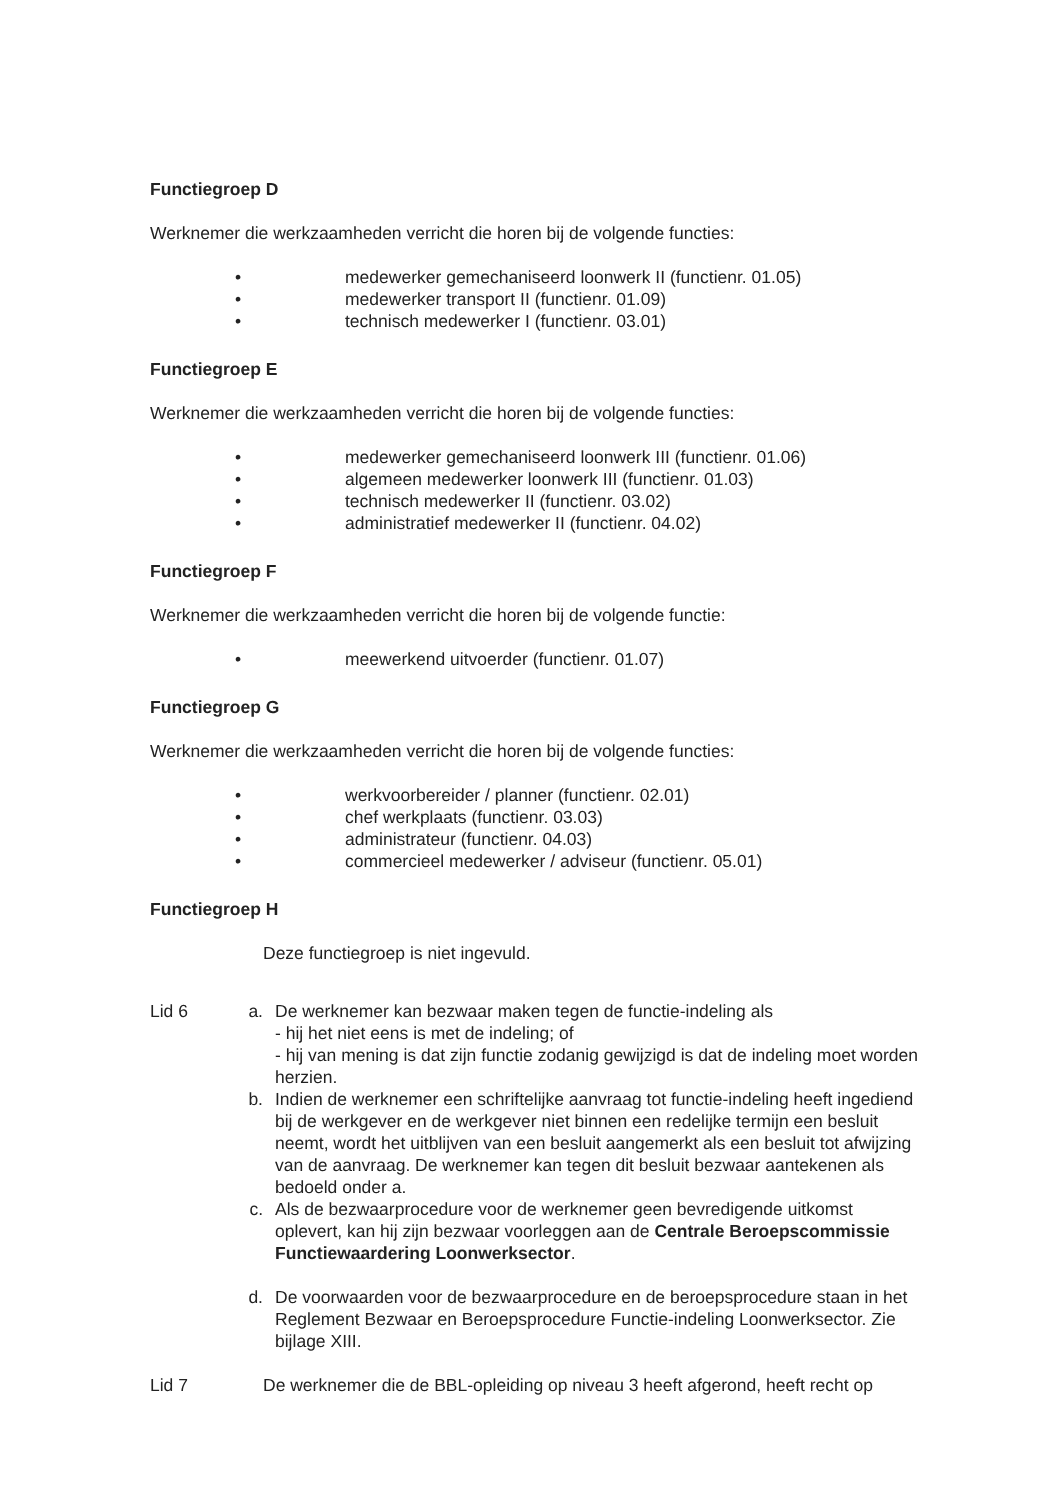Functiegroep D
Werknemer die werkzaamheden verricht die horen bij de volgende functies:
• medewerker gemechaniseerd loonwerk II (functienr. 01.05)
• medewerker transport II (functienr. 01.09)
• technisch medewerker I (functienr. 03.01)
Functiegroep E
Werknemer die werkzaamheden verricht die horen bij de volgende functies:
• medewerker gemechaniseerd loonwerk III (functienr. 01.06)
• algemeen medewerker loonwerk III (functienr. 01.03)
• technisch medewerker II (functienr. 03.02)
• administratief medewerker II (functienr. 04.02)
Functiegroep F
Werknemer die werkzaamheden verricht die horen bij de volgende functie:
• meewerkend uitvoerder (functienr. 01.07)
Functiegroep G
Werknemer die werkzaamheden verricht die horen bij de volgende functies:
• werkvoorbereider / planner (functienr. 02.01)
• chef werkplaats (functienr. 03.03)
• administrateur (functienr. 04.03)
• commercieel medewerker / adviseur (functienr. 05.01)
Functiegroep H
Deze functiegroep is niet ingevuld.
Lid 6 a. De werknemer kan bezwaar maken tegen de functie-indeling als
- hij het niet eens is met de indeling; of
- hij van mening is dat zijn functie zodanig gewijzigd is dat de indeling moet worden herzien.
b. Indien de werknemer een schriftelijke aanvraag tot functie-indeling heeft ingediend bij de werkgever en de werkgever niet binnen een redelijke termijn een besluit neemt, wordt het uitblijven van een besluit aangemerkt als een besluit tot afwijzing van de aanvraag. De werknemer kan tegen dit besluit bezwaar aantekenen als bedoeld onder a.
c. Als de bezwaarprocedure voor de werknemer geen bevredigende uitkomst oplevert, kan hij zijn bezwaar voorleggen aan de Centrale Beroepscommissie Functiewaardering Loonwerksector.
d. De voorwaarden voor de bezwaarprocedure en de beroepsprocedure staan in het Reglement Bezwaar en Beroepsprocedure Functie-indeling Loonwerksector. Zie
bijlage XIII.
Lid 7 De werknemer die de BBL-opleiding op niveau 3 heeft afgerond, heeft recht op